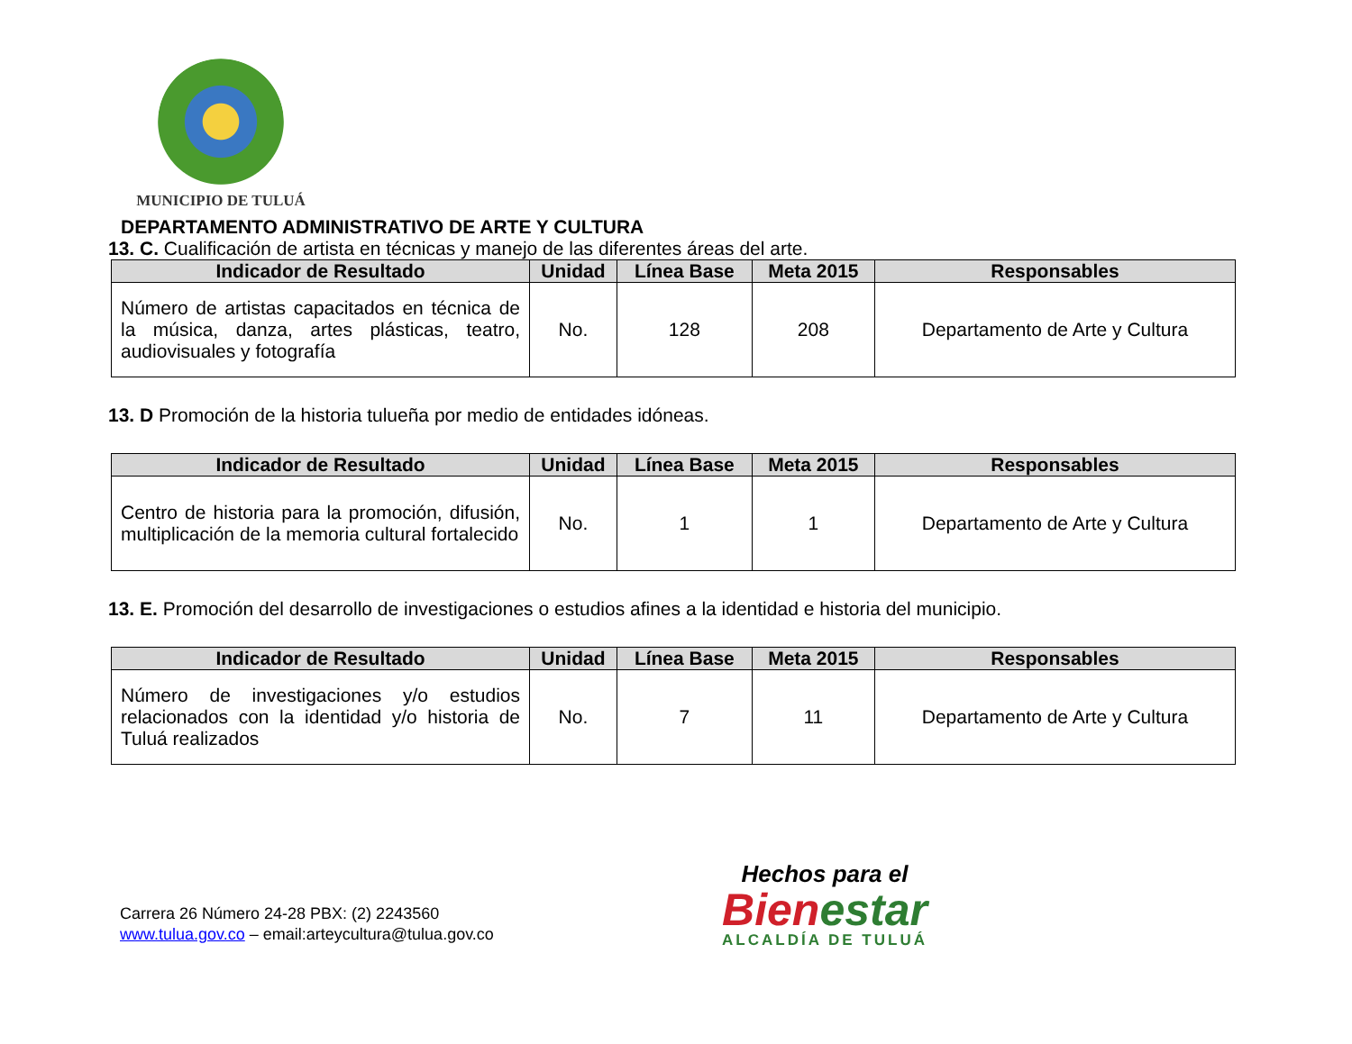MUNICIPIO DE TULUÁ
DEPARTAMENTO ADMINISTRATIVO DE ARTE Y CULTURA
13. C. Cualificación de artista en técnicas y manejo de las diferentes áreas del arte.
| Indicador de Resultado | Unidad | Línea Base | Meta 2015 | Responsables |
| --- | --- | --- | --- | --- |
| Número de artistas capacitados en técnica de la música, danza, artes plásticas, teatro, audiovisuales y fotografía | No. | 128 | 208 | Departamento de Arte y Cultura |
13. D Promoción de la historia tulueña por medio de entidades idóneas.
| Indicador de Resultado | Unidad | Línea Base | Meta 2015 | Responsables |
| --- | --- | --- | --- | --- |
| Centro de historia para la promoción, difusión, multiplicación de la memoria cultural fortalecido | No. | 1 | 1 | Departamento de Arte y Cultura |
13. E. Promoción del desarrollo de investigaciones o estudios afines a la identidad e historia del municipio.
| Indicador de Resultado | Unidad | Línea Base | Meta 2015 | Responsables |
| --- | --- | --- | --- | --- |
| Número de investigaciones y/o estudios relacionados con la identidad y/o historia de Tuluá realizados | No. | 7 | 11 | Departamento de Arte y Cultura |
Carrera 26 Número 24-28 PBX: (2) 2243560
www.tulua.gov.co – email:arteycultura@tulua.gov.co
Hechos para el
Bienestar
ALCALDÍA DE TULUÁ